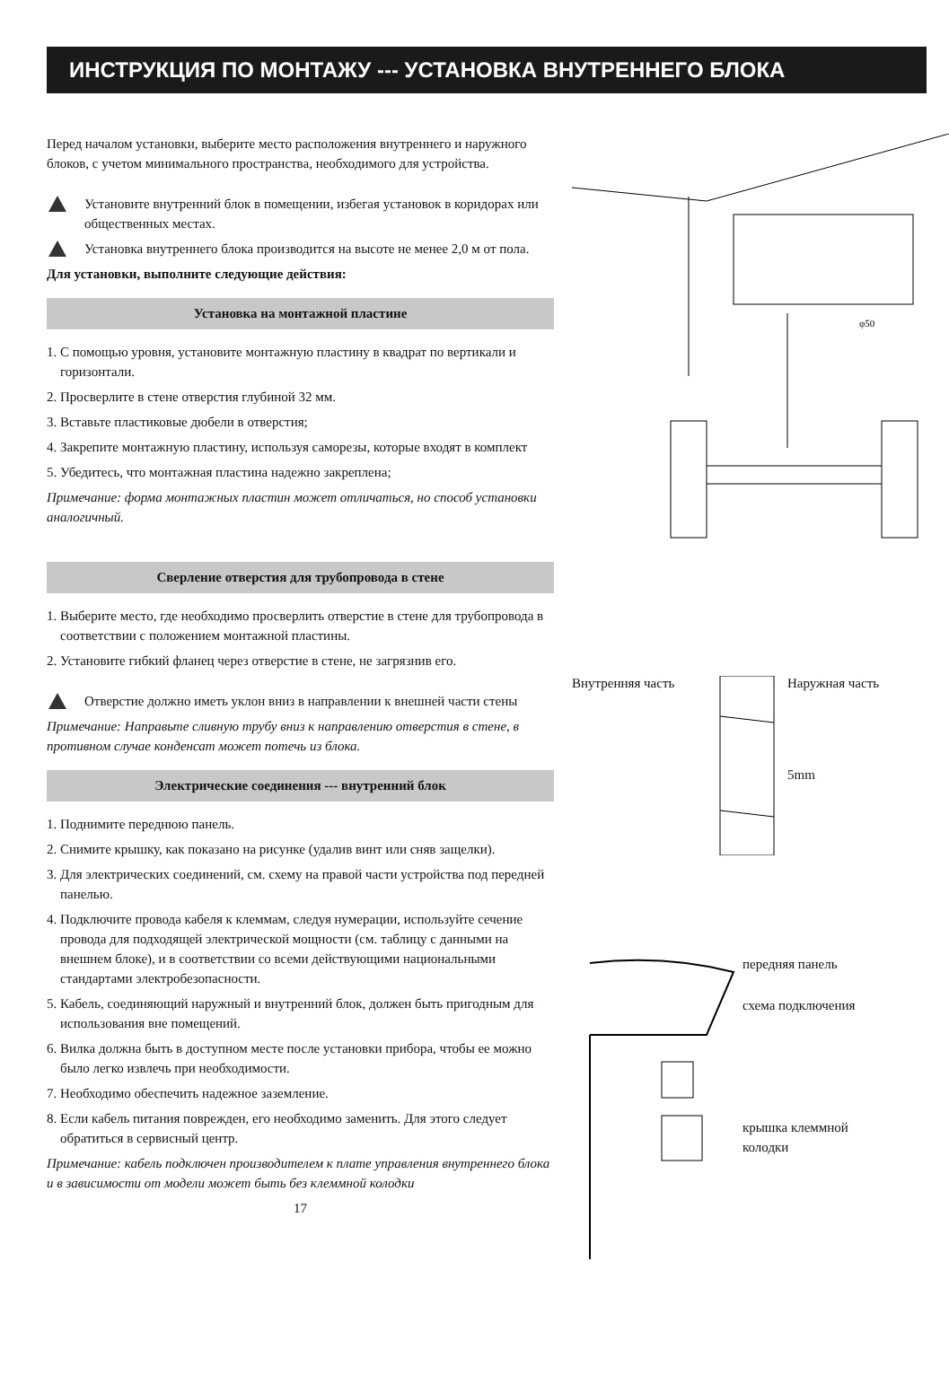ИНСТРУКЦИЯ ПО МОНТАЖУ --- УСТАНОВКА ВНУТРЕННЕГО БЛОКА
Перед началом установки, выберите место расположения внутреннего и наружного блоков, с учетом минимального пространства, необходимого для устройства.
Установите внутренний блок в помещении, избегая установок в коридорах или общественных местах.
Установка внутреннего блока производится на высоте не менее 2,0 м от пола.
Для установки, выполните следующие действия:
Установка на монтажной пластине
1. С помощью уровня, установите монтажную пластину в квадрат по вертикали и горизонтали.
2. Просверлите в стене отверстия глубиной 32 мм.
3. Вставьте пластиковые дюбели в отверстия;
4. Закрепите монтажную пластину, используя саморезы, которые входят в комплект
5. Убедитесь, что монтажная пластина надежно закреплена;
Примечание: форма монтажных пластин может отличаться, но способ установки аналогичный.
Сверление отверстия для трубопровода в стене
1. Выберите место, где необходимо просверлить отверстие в стене для трубопровода в соответствии с положением монтажной пластины.
2. Установите гибкий фланец через отверстие в стене, не загрязнив его.
Отверстие должно иметь уклон вниз в направлении к внешней части стены
Примечание: Направьте сливную трубу вниз к направлению отверстия в стене, в противном случае конденсат может потечь из блока.
Электрические соединения --- внутренний блок
1. Поднимите переднюю панель.
2. Снимите крышку, как показано на рисунке (удалив винт или сняв защелки).
3. Для электрических соединений, см. схему на правой части устройства под передней панелью.
4. Подключите провода кабеля к клеммам, следуя нумерации, используйте сечение провода для подходящей электрической мощности (см. таблицу с данными на внешнем блоке), и в соответствии со всеми действующими национальными стандартами электробезопасности.
5. Кабель, соединяющий наружный и внутренний блок, должен быть пригодным для использования вне помещений.
6. Вилка должна быть в доступном месте после установки прибора, чтобы ее можно было легко извлечь при необходимости.
7. Необходимо обеспечить надежное заземление.
8. Если кабель питания поврежден, его необходимо заменить. Для этого следует обратиться в сервисный центр.
Примечание: кабель подключен производителем к плате управления внутреннего блока и в зависимости от модели может быть без клеммной колодки
17
φ50
Внутренняя часть Наружная часть
5mm
передняя панель
схема подключения
крышка клеммной колодки